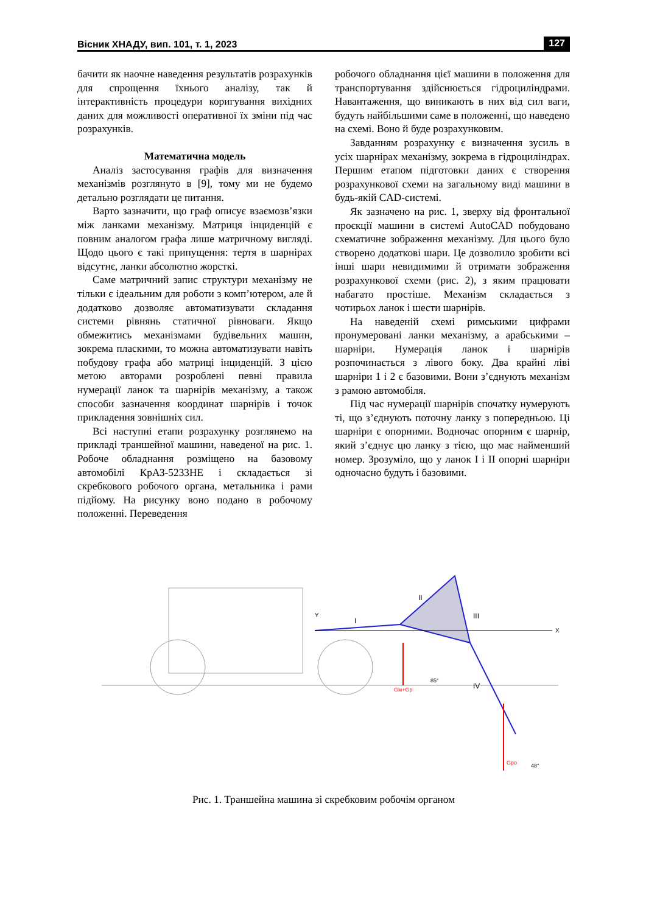Вісник ХНАДУ, вип. 101, т. 1, 2023 127
бачити як наочне наведення результатів розрахунків для спрощення їхнього аналізу, так й інтерактивність процедури коригування вихідних даних для можливості оперативної їх зміни під час розрахунків.
Математична модель
Аналіз застосування графів для визначення механізмів розглянуто в [9], тому ми не будемо детально розглядати це питання.
Варто зазначити, що граф описує взаємозв’язки між ланками механізму. Матриця інциденцій є повним аналогом графа лише матричному вигляді. Щодо цього є такі припущення: тертя в шарнірах відсутнє, ланки абсолютно жорсткі.
Саме матричний запис структури механізму не тільки є ідеальним для роботи з комп’ютером, але й додатково дозволяє автоматизувати складання системи рівнянь статичної рівноваги. Якщо обмежитись механізмами будівельних машин, зокрема пласкими, то можна автоматизувати навіть побудову графа або матриці інциденцій. З цією метою авторами розроблені певні правила нумерації ланок та шарнірів механізму, а також способи зазначення координат шарнірів і точок прикладення зовнішніх сил.
Всі наступні етапи розрахунку розглянемо на прикладі траншейної машини, наведеної на рис. 1. Робоче обладнання розміщено на базовому автомобілі КрАЗ-5233НЕ і складається зі скребкового робочого органа, метальника і рами підйому. На рисунку воно подано в робочому положенні. Переведення
робочого обладнання цієї машини в положення для транспортування здійснюється гідроциліндрами. Навантаження, що виникають в них від сил ваги, будуть найбільшими саме в положенні, що наведено на схемі. Воно й буде розрахунковим.
Завданням розрахунку є визначення зусиль в усіх шарнірах механізму, зокрема в гідроциліндрах. Першим етапом підготовки даних є створення розрахункової схеми на загальному виді машини в будь-якій CAD-системі.
Як зазначено на рис. 1, зверху від фронтальної проєкції машини в системі AutoCAD побудовано схематичне зображення механізму. Для цього було створено додаткові шари. Це дозволило зробити всі інші шари невидимими й отримати зображення розрахункової схеми (рис. 2), з яким працювати набагато простіше. Механізм складається з чотирьох ланок і шести шарнірів.
На наведеній схемі римськими цифрами пронумеровані ланки механізму, а арабськими – шарніри. Нумерація ланок і шарнірів розпочинається з лівого боку. Два крайні ліві шарніри 1 і 2 є базовими. Вони з’єднують механізм з рамою автомобіля.
Під час нумерації шарнірів спочатку нумерують ті, що з’єднують поточну ланку з попередньою. Ці шарніри є опорними. Водночас опорним є шарнір, який з’єднує цю ланку з тією, що має найменший номер. Зрозуміло, що у ланок I і II опорні шарніри одночасно будуть і базовими.
Y
X
I
II
III
IV
Gм+Gp
Gpo
85°
48°
Рис. 1. Траншейна машина зі скребковим робочім органом